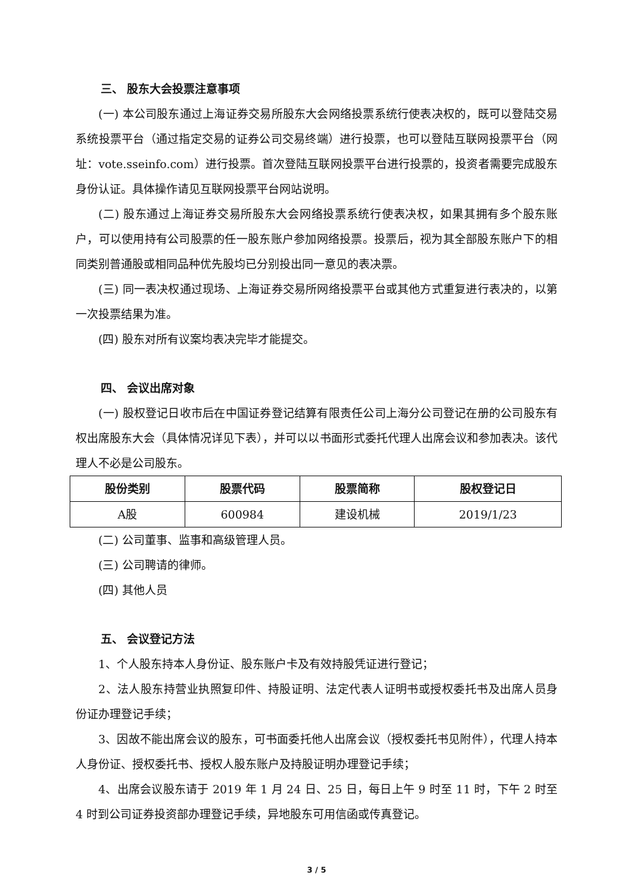三、 股东大会投票注意事项
(一) 本公司股东通过上海证券交易所股东大会网络投票系统行使表决权的，既可以登陆交易系统投票平台（通过指定交易的证券公司交易终端）进行投票，也可以登陆互联网投票平台（网址：vote.sseinfo.com）进行投票。首次登陆互联网投票平台进行投票的，投资者需要完成股东身份认证。具体操作请见互联网投票平台网站说明。
(二) 股东通过上海证券交易所股东大会网络投票系统行使表决权，如果其拥有多个股东账户，可以使用持有公司股票的任一股东账户参加网络投票。投票后，视为其全部股东账户下的相同类别普通股或相同品种优先股均已分别投出同一意见的表决票。
(三) 同一表决权通过现场、上海证券交易所网络投票平台或其他方式重复进行表决的，以第一次投票结果为准。
(四) 股东对所有议案均表决完毕才能提交。
四、 会议出席对象
(一) 股权登记日收市后在中国证券登记结算有限责任公司上海分公司登记在册的公司股东有权出席股东大会（具体情况详见下表），并可以以书面形式委托代理人出席会议和参加表决。该代理人不必是公司股东。
| 股份类别 | 股票代码 | 股票简称 | 股权登记日 |
| --- | --- | --- | --- |
| A股 | 600984 | 建设机械 | 2019/1/23 |
(二) 公司董事、监事和高级管理人员。
(三) 公司聘请的律师。
(四) 其他人员
五、 会议登记方法
1、个人股东持本人身份证、股东账户卡及有效持股凭证进行登记；
2、法人股东持营业执照复印件、持股证明、法定代表人证明书或授权委托书及出席人员身份证办理登记手续；
3、因故不能出席会议的股东，可书面委托他人出席会议（授权委托书见附件），代理人持本人身份证、授权委托书、授权人股东账户及持股证明办理登记手续；
4、出席会议股东请于 2019 年 1 月 24 日、25 日，每日上午 9 时至 11 时，下午 2 时至 4 时到公司证券投资部办理登记手续，异地股东可用信函或传真登记。
3 / 5